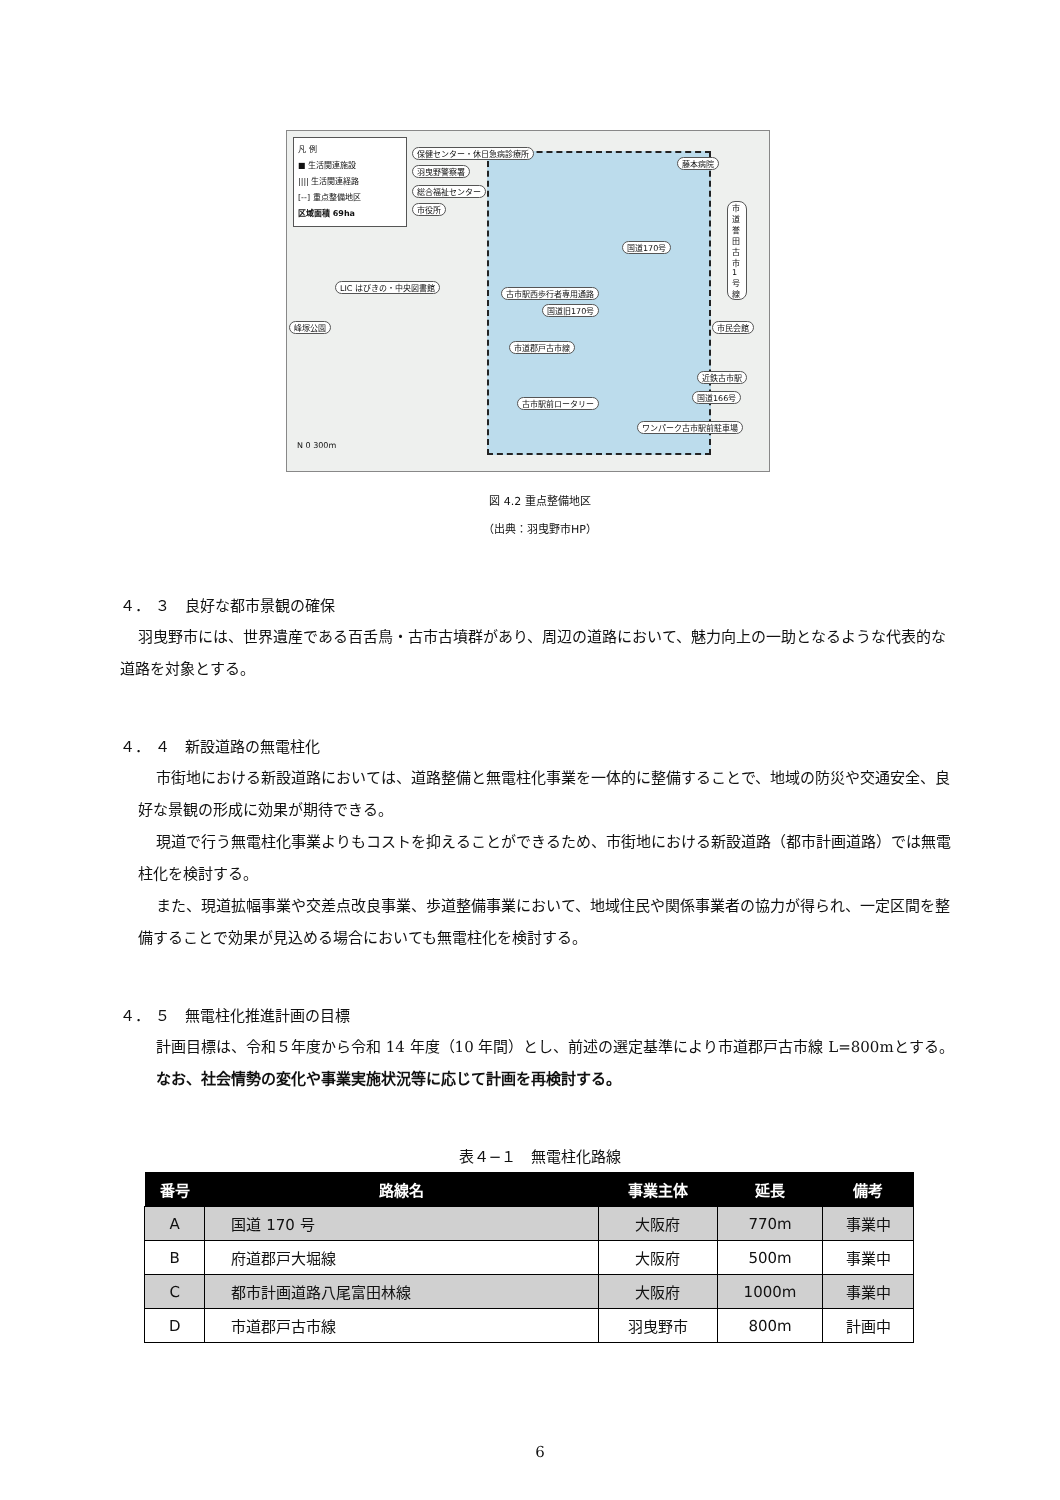凡 例
■ 生活関連施設
|||| 生活関連経路
[‐‐] 重点整備地区
区域面積 69ha
保健センター・休日急病診療所
羽曳野警察署
総合福祉センター
市役所
藤本病院
市道誉田古市1号線
国道170号
LIC はびきの・中央図書館
古市駅西歩行者専用通路
国道旧170号
峰塚公園 市民会館
市道郡戸古市線
近鉄古市駅
国道166号
古市駅前ロータリー
ワンパーク古市駅前駐車場
N 0 300m
図 4.2 重点整備地区
（出典：羽曳野市HP）
４． ３　良好な都市景観の確保
羽曳野市には、世界遺産である百舌鳥・古市古墳群があり、周辺の道路において、魅力向上の一助となるような代表的な道路を対象とする。
４． ４　新設道路の無電柱化
市街地における新設道路においては、道路整備と無電柱化事業を一体的に整備することで、地域の防災や交通安全、良好な景観の形成に効果が期待できる。
現道で行う無電柱化事業よりもコストを抑えることができるため、市街地における新設道路（都市計画道路）では無電柱化を検討する。
また、現道拡幅事業や交差点改良事業、歩道整備事業において、地域住民や関係事業者の協力が得られ、一定区間を整備することで効果が見込める場合においても無電柱化を検討する。
４． ５　無電柱化推進計画の目標
計画目標は、令和５年度から令和 14 年度（10 年間）とし、前述の選定基準により市道郡戸古市線 L=800mとする。
なお、社会情勢の変化や事業実施状況等に応じて計画を再検討する。
表４−１　無電柱化路線
| 番号 | 路線名 | 事業主体 | 延長 | 備考 |
| --- | --- | --- | --- | --- |
| A | 国道 170 号 | 大阪府 | 770m | 事業中 |
| B | 府道郡戸大堀線 | 大阪府 | 500m | 事業中 |
| C | 都市計画道路八尾富田林線 | 大阪府 | 1000m | 事業中 |
| D | 市道郡戸古市線 | 羽曳野市 | 800m | 計画中 |
6